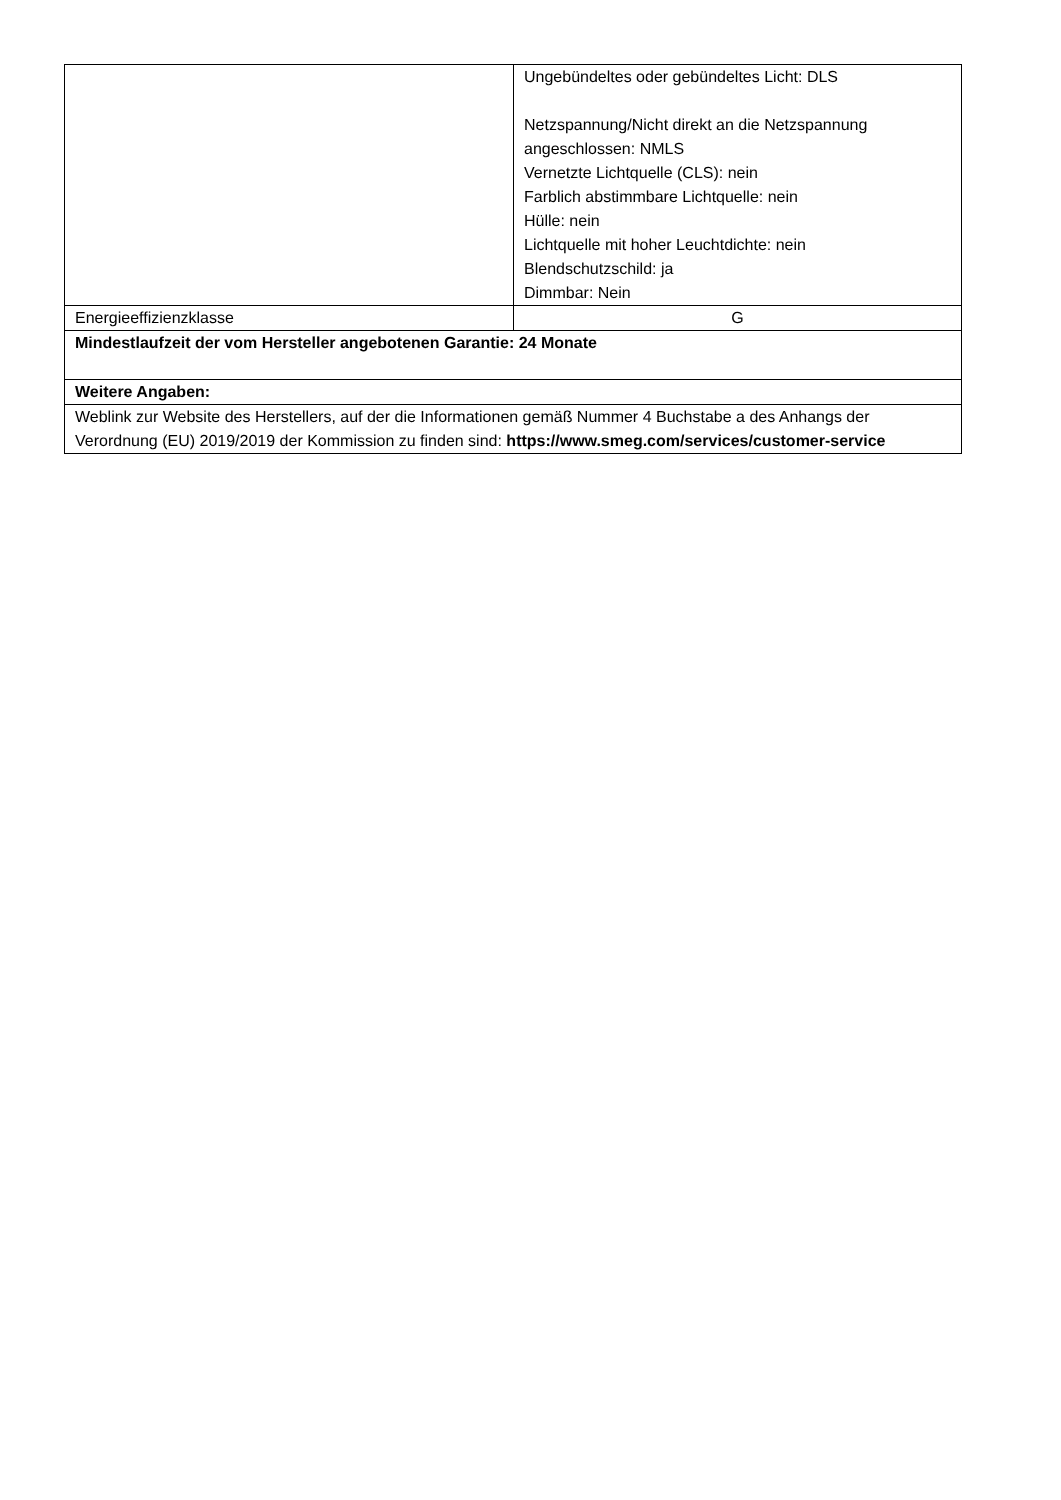| | Ungebündeltes oder gebündeltes Licht: DLS Netzspannung/Nicht direkt an die Netzspannung angeschlossen: NMLS Vernetzte Lichtquelle (CLS): nein Farblich abstimmbare Lichtquelle: nein Hülle: nein Lichtquelle mit hoher Leuchtdichte: nein Blendschutzschild: ja Dimmbar: Nein |
| Energieeffizienzklasse | G |
| Mindestlaufzeit der vom Hersteller angebotenen Garantie: 24 Monate | |
| Weitere Angaben: | |
| Weblink zur Website des Herstellers, auf der die Informationen gemäß Nummer 4 Buchstabe a des Anhangs der Verordnung (EU) 2019/2019 der Kommission zu finden sind: https://www.smeg.com/services/customer-service | |